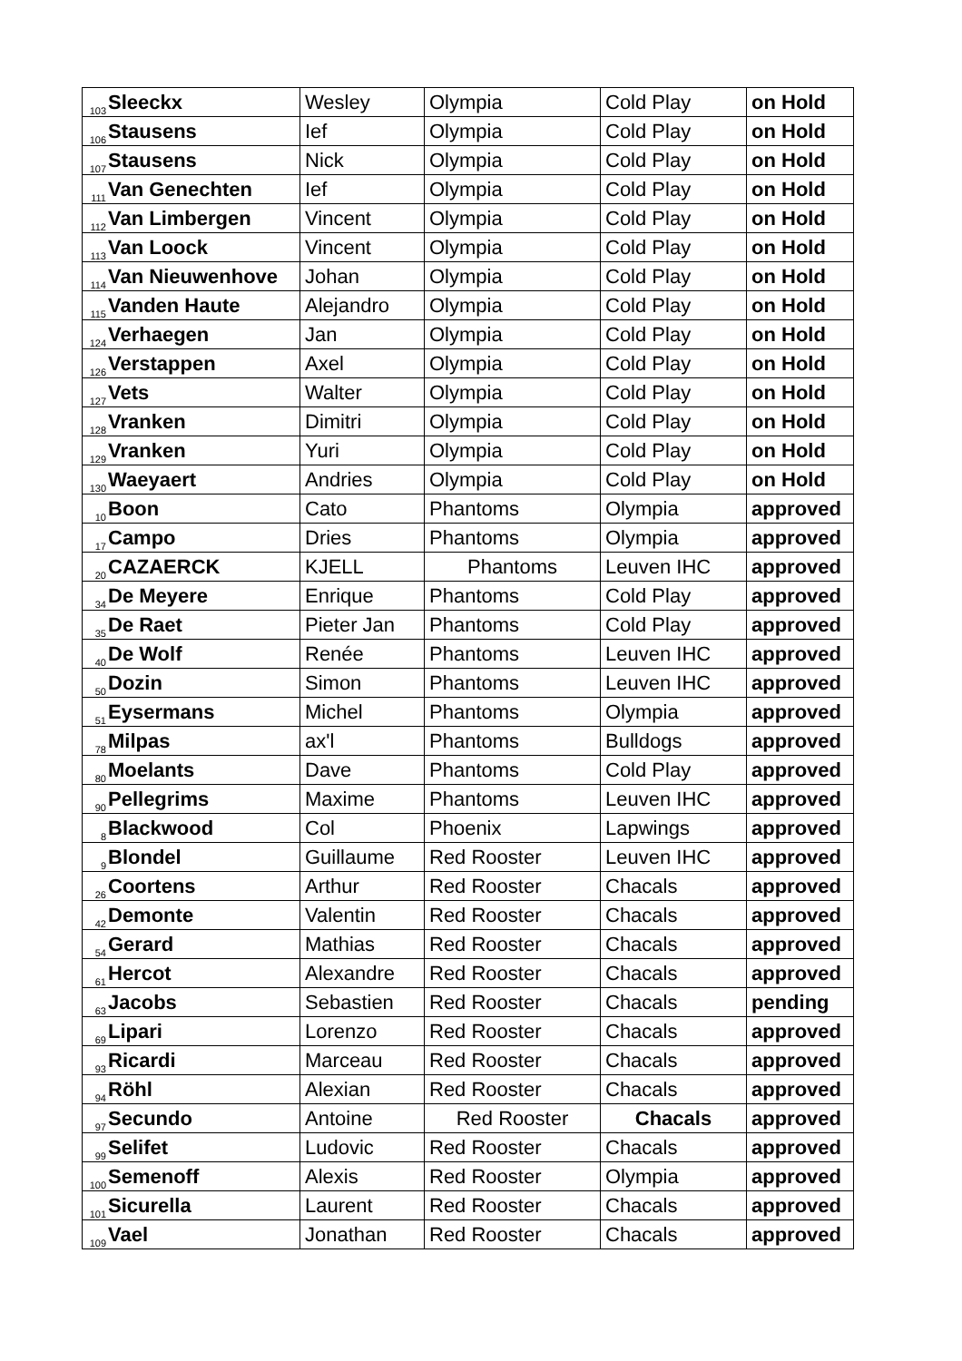| 103 | Sleeckx | Wesley | Olympia | Cold Play | on Hold |
| 106 | Stausens | Ief | Olympia | Cold Play | on Hold |
| 107 | Stausens | Nick | Olympia | Cold Play | on Hold |
| 111 | Van Genechten | Ief | Olympia | Cold Play | on Hold |
| 112 | Van Limbergen | Vincent | Olympia | Cold Play | on Hold |
| 113 | Van Loock | Vincent | Olympia | Cold Play | on Hold |
| 114 | Van Nieuwenhove | Johan | Olympia | Cold Play | on Hold |
| 115 | Vanden Haute | Alejandro | Olympia | Cold Play | on Hold |
| 124 | Verhaegen | Jan | Olympia | Cold Play | on Hold |
| 126 | Verstappen | Axel | Olympia | Cold Play | on Hold |
| 127 | Vets | Walter | Olympia | Cold Play | on Hold |
| 128 | Vranken | Dimitri | Olympia | Cold Play | on Hold |
| 129 | Vranken | Yuri | Olympia | Cold Play | on Hold |
| 130 | Waeyaert | Andries | Olympia | Cold Play | on Hold |
| 10 | Boon | Cato | Phantoms | Olympia | approved |
| 17 | Campo | Dries | Phantoms | Olympia | approved |
| 20 | CAZAERCK | KJELL | Phantoms | Leuven IHC | approved |
| 34 | De Meyere | Enrique | Phantoms | Cold Play | approved |
| 35 | De Raet | Pieter Jan | Phantoms | Cold Play | approved |
| 40 | De Wolf | Renée | Phantoms | Leuven IHC | approved |
| 50 | Dozin | Simon | Phantoms | Leuven IHC | approved |
| 51 | Eysermans | Michel | Phantoms | Olympia | approved |
| 78 | Milpas | ax'l | Phantoms | Bulldogs | approved |
| 80 | Moelants | Dave | Phantoms | Cold Play | approved |
| 90 | Pellegrims | Maxime | Phantoms | Leuven IHC | approved |
| 8 | Blackwood | Col | Phoenix | Lapwings | approved |
| 9 | Blondel | Guillaume | Red Rooster | Leuven IHC | approved |
| 26 | Coortens | Arthur | Red Rooster | Chacals | approved |
| 42 | Demonte | Valentin | Red Rooster | Chacals | approved |
| 54 | Gerard | Mathias | Red Rooster | Chacals | approved |
| 61 | Hercot | Alexandre | Red Rooster | Chacals | approved |
| 63 | Jacobs | Sebastien | Red Rooster | Chacals | pending |
| 69 | Lipari | Lorenzo | Red Rooster | Chacals | approved |
| 93 | Ricardi | Marceau | Red Rooster | Chacals | approved |
| 94 | Röhl | Alexian | Red Rooster | Chacals | approved |
| 97 | Secundo | Antoine | Red Rooster | Chacals | approved |
| 99 | Selifet | Ludovic | Red Rooster | Chacals | approved |
| 100 | Semenoff | Alexis | Red Rooster | Olympia | approved |
| 101 | Sicurella | Laurent | Red Rooster | Chacals | approved |
| 109 | Vael | Jonathan | Red Rooster | Chacals | approved |